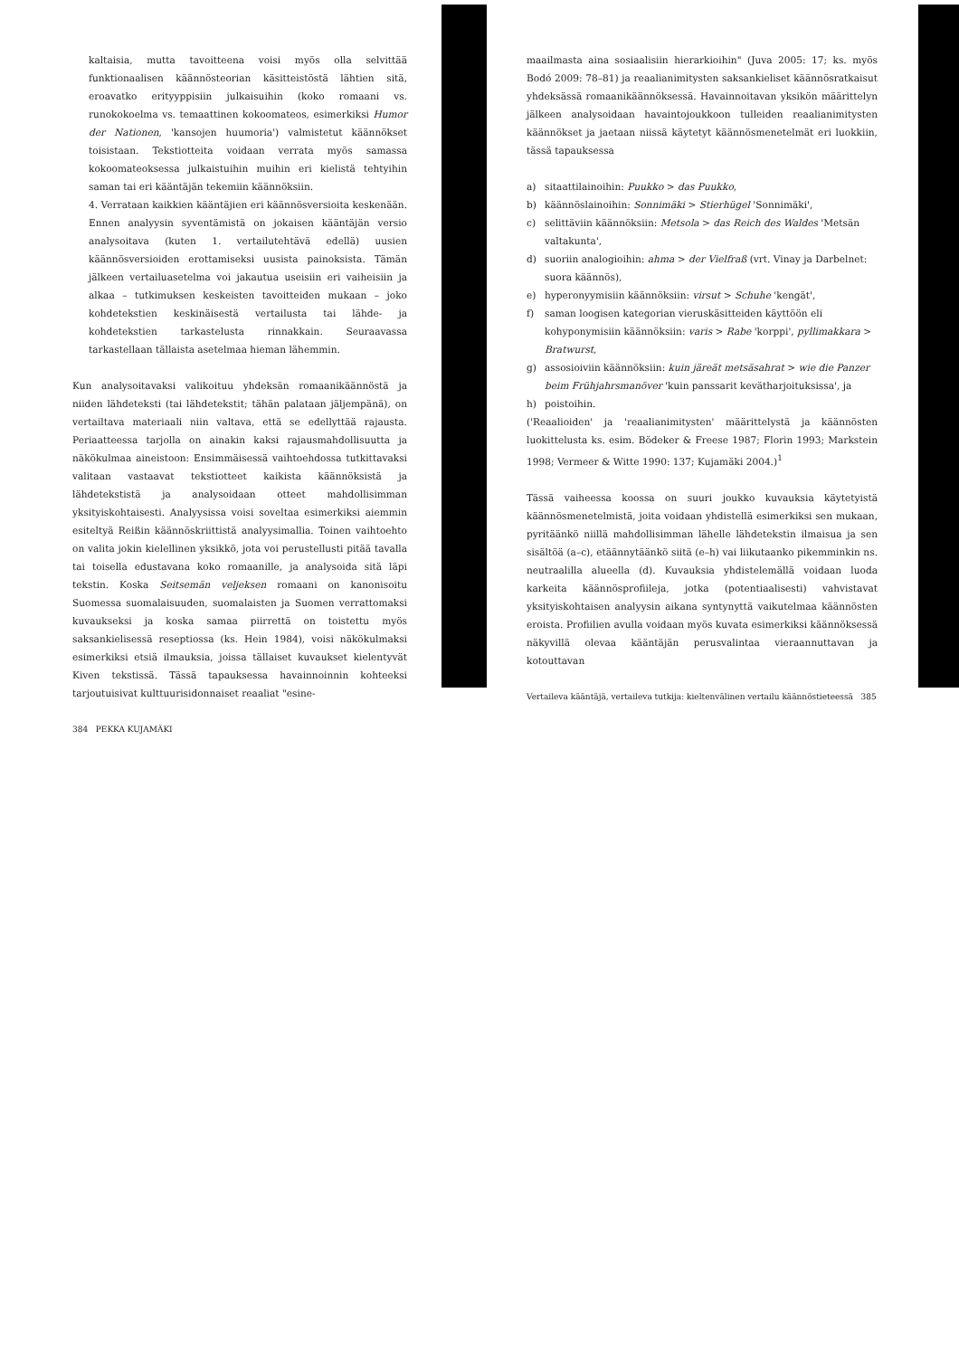kaltaisia, mutta tavoitteena voisi myös olla selvittää funktionaalisen käännösteorian käsitteistöstä lähtien sitä, eroavatko erityyppisiin julkaisuihin (koko romaani vs. runokokoelma vs. temaattinen kokoomateos, esimerkiksi Humor der Nationen, 'kansojen huumoria') valmistetut käännökset toisistaan. Tekstiotteita voidaan verrata myös samassa kokoomateoksessa julkaistuihin muihin eri kielistä tehtyihin saman tai eri kääntäjän tekemiin käännöksiin.
4. Verrataan kaikkien kääntäjien eri käännösversioita keskenään. Ennen analyysin syventämistä on jokaisen kääntäjän versio analysoitava (kuten 1. vertailutehtävä edellä) uusien käännösversioiden erottamiseksi uusista painoksista. Tämän jälkeen vertailuasetelma voi jakautua useisiin eri vaiheisiin ja alkaa – tutkimuksen keskeisten tavoitteiden mukaan – joko kohdetekstien keskinäisestä vertailusta tai lähde- ja kohdetekstien tarkastelusta rinnakkain. Seuraavassa tarkastellaan tällaista asetelmaa hieman lähemmin.
Kun analysoitavaksi valikoituu yhdeksän romaanikäännöstä ja niiden lähdeteksti (tai lähdetekstit; tähän palataan jäljempänä), on vertailtava materiaali niin valtava, että se edellyttää rajausta. Periaatteessa tarjolla on ainakin kaksi rajausmahdollisuutta ja näkökulmaa aineistoon: Ensimmäisessä vaihtoehdossa tutkittavaksi valitaan vastaavat tekstiotteet kaikista käännöksistä ja lähdetekstistä ja analysoidaan otteet mahdollisimman yksityiskohtaisesti. Analyysissa voisi soveltaa esimerkiksi aiemmin esiteltyä Reißin käännöskriittistä analyysimallia. Toinen vaihtoehto on valita jokin kielellinen yksikkö, jota voi perustellusti pitää tavalla tai toisella edustavana koko romaanille, ja analysoida sitä läpi tekstin. Koska Seitsemän veljeksen romaani on kanonisoitu Suomessa suomalaisuuden, suomalaisten ja Suomen verrattomaksi kuvaukseksi ja koska samaa piirrettä on toistettu myös saksankielisessä reseptiossa (ks. Hein 1984), voisi näkökulmaksi esimerkiksi etsiä ilmauksia, joissa tällaiset kuvaukset kielentyvät Kiven tekstissä. Tässä tapauksessa havainnoinnin kohteeksi tarjoutuisivat kulttuurisidonnaiset reaaliat "esine-
384 PEKKA KUJAMÄKI
maailmasta aina sosiaalisiin hierarkioihin" (Juva 2005: 17; ks. myös Bodó 2009: 78–81) ja reaalianimitysten saksankieliset käännösratkaisut yhdeksässä romaanikäännöksessä. Havainnoitavan yksikön määrittelyn jälkeen analysoidaan havaintojoukkoon tulleiden reaalianimitysten käännökset ja jaetaan niissä käytetyt käännösmenetelmät eri luokkiin, tässä tapauksessa
a) sitaattilainoihin: Puukko > das Puukko,
b) käännöslainoihin: Sonnimäki > Stierhügel 'Sonnimäki',
c) selittäviin käännöksiin: Metsola > das Reich des Waldes 'Metsän valtakunta',
d) suoriin analogioihin: ahma > der Vielfraß (vrt. Vinay ja Darbelnet: suora käännös),
e) hyperonyymisiin käännöksiin: virsut > Schuhe 'kengät',
f) saman loogisen kategorian vieruskäsitteiden käyttöön eli kohyponymisiin käännöksiin: varis > Rabe 'korppi', pyllimakkara > Bratwurst,
g) assosioiviin käännöksiin: kuin järeät metsäsahrat > wie die Panzer beim Frühjahrsmanöver 'kuin panssarit kevätharjoituksissa', ja
h) poistoihin.
('Reaalioiden' ja 'reaalianimitysten' määrittelystä ja käännösten luokittelusta ks. esim. Bödeker & Freese 1987; Florin 1993; Markstein 1998; Vermeer & Witte 1990: 137; Kujamäki 2004.)<sup>1</sup>
Tässä vaiheessa koossa on suuri joukko kuvauksia käytetyistä käännösmenetelmistä, joita voidaan yhdistellä esimerkiksi sen mukaan, pyritäänkö niillä mahdollisimman lähelle lähdetekstin ilmaisua ja sen sisältöä (a–c), etäännytäänkö siitä (e–h) vai liikutaanko pikemminkin ns. neutraalilla alueella (d). Kuvauksia yhdistelemällä voidaan luoda karkeita käännösprofiileja, jotka (potentiaalisesti) vahvistavat yksityiskohtaisen analyysin aikana syntynyttä vaikutelmaa käännösten eroista. Profiilien avulla voidaan myös kuvata esimerkiksi käännöksessä näkyvillä olevaa kääntäjän perusvalintaa vieraannuttavan ja kotouttavan
Vertaileva kääntäjä, vertaileva tutkija: kieltenvälinen vertailu käännöstieteessä 385